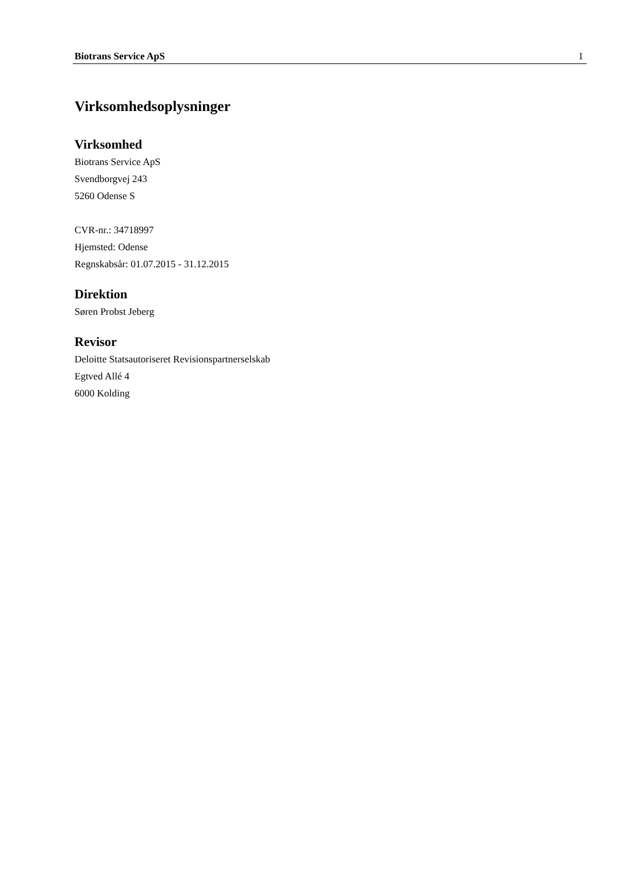Biotrans Service ApS 1
Virksomhedsoplysninger
Virksomhed
Biotrans Service ApS
Svendborgvej 243
5260 Odense S
CVR-nr.: 34718997
Hjemsted: Odense
Regnskabsår: 01.07.2015 - 31.12.2015
Direktion
Søren Probst Jeberg
Revisor
Deloitte Statsautoriseret Revisionspartnerselskab
Egtved Allé 4
6000 Kolding